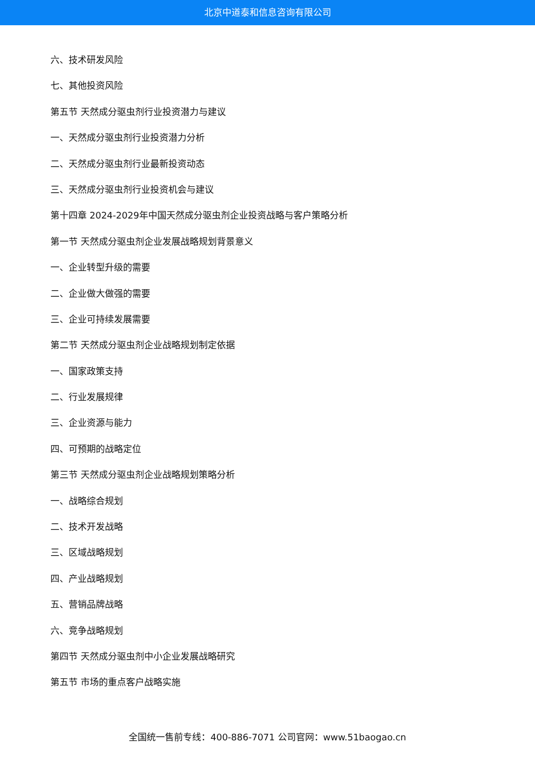北京中道泰和信息咨询有限公司
六、技术研发风险
七、其他投资风险
第五节 天然成分驱虫剂行业投资潜力与建议
一、天然成分驱虫剂行业投资潜力分析
二、天然成分驱虫剂行业最新投资动态
三、天然成分驱虫剂行业投资机会与建议
第十四章 2024-2029年中国天然成分驱虫剂企业投资战略与客户策略分析
第一节 天然成分驱虫剂企业发展战略规划背景意义
一、企业转型升级的需要
二、企业做大做强的需要
三、企业可持续发展需要
第二节 天然成分驱虫剂企业战略规划制定依据
一、国家政策支持
二、行业发展规律
三、企业资源与能力
四、可预期的战略定位
第三节 天然成分驱虫剂企业战略规划策略分析
一、战略综合规划
二、技术开发战略
三、区域战略规划
四、产业战略规划
五、营销品牌战略
六、竞争战略规划
第四节 天然成分驱虫剂中小企业发展战略研究
第五节 市场的重点客户战略实施
全国统一售前专线：400-886-7071 公司官网：www.51baogao.cn